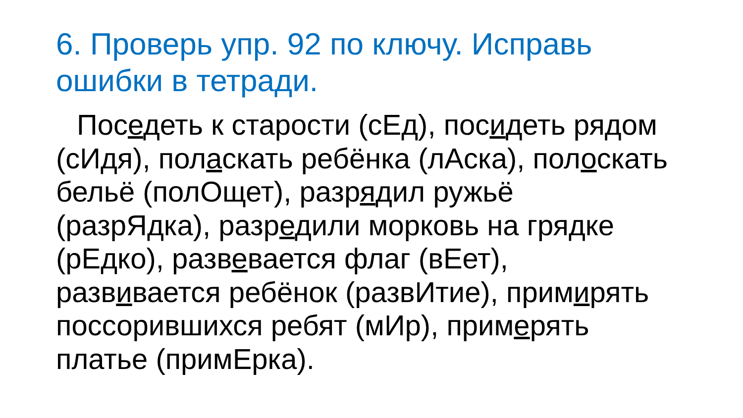6. Проверь упр. 92 по ключу. Исправь ошибки в тетради.
Поседеть к старости (сЕд), посидеть рядом (сИдя), поласкать ребёнка (лАска), полоскать бельё (полОщет), разрядил ружьё (разрЯдка), разредили морковь на грядке (рЕдко), развевается флаг (вЕет), развивается ребёнок (развИтие), примирять поссорившихся ребят (мИр), примерять платье (примЕрка).